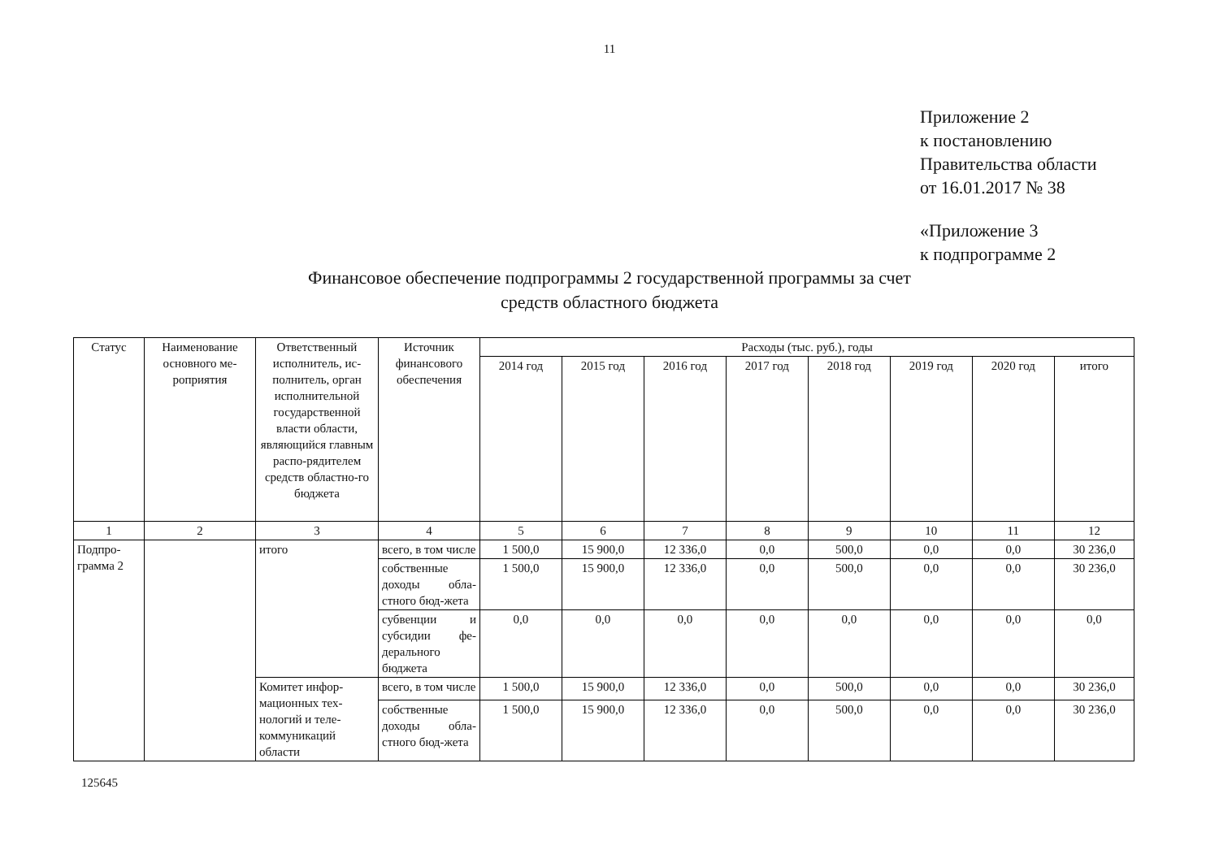11
Приложение 2
к постановлению
Правительства области
от 16.01.2017 № 38
«Приложение 3
к подпрограмме 2
Финансовое обеспечение подпрограммы 2 государственной программы за счет средств областного бюджета
| Статус | Наименование основного ме-роприятия | Ответственный исполнитель, ис-полнитель, орган исполнительной государственной власти области, являющийся главным распо-рядителем средств областно-го бюджета | Источник финансового обеспечения | Расходы (тыс. руб.), годы | | | | | | | |
| --- | --- | --- | --- | --- | --- | --- | --- | --- | --- | --- | --- |
| | | | | 2014 год | 2015 год | 2016 год | 2017 год | 2018 год | 2019 год | 2020 год | итого |
| 1 | 2 | 3 | 4 | 5 | 6 | 7 | 8 | 9 | 10 | 11 | 12 |
| Подпро-грамма 2 | | итого | всего, в том числе | 1 500,0 | 15 900,0 | 12 336,0 | 0,0 | 500,0 | 0,0 | 0,0 | 30 236,0 |
| | | | собственные доходы обла-стного бюд-жета | 1 500,0 | 15 900,0 | 12 336,0 | 0,0 | 500,0 | 0,0 | 0,0 | 30 236,0 |
| | | | субвенции и субсидии фе-дерального бюджета | 0,0 | 0,0 | 0,0 | 0,0 | 0,0 | 0,0 | 0,0 | 0,0 |
| | | Комитет инфор-мационных тех-нологий и теле-коммуникаций области | всего, в том числе | 1 500,0 | 15 900,0 | 12 336,0 | 0,0 | 500,0 | 0,0 | 0,0 | 30 236,0 |
| | | | собственные доходы обла-стного бюд-жета | 1 500,0 | 15 900,0 | 12 336,0 | 0,0 | 500,0 | 0,0 | 0,0 | 30 236,0 |
125645